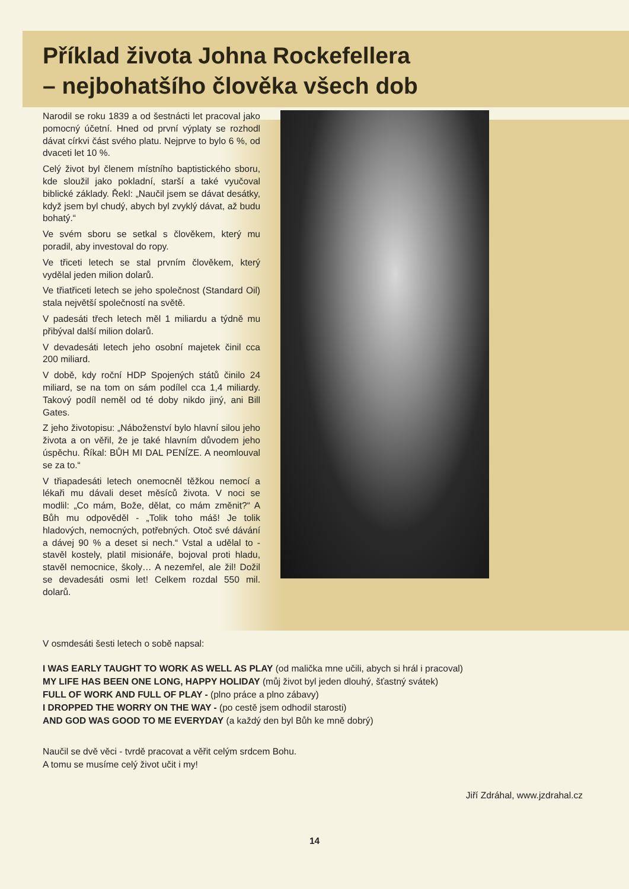Příklad života Johna Rockefellera
– nejbohatšího člověka všech dob
Narodil se roku 1839 a od šestnácti let pracoval jako pomocný účetní. Hned od první výplaty se rozhodl dávat církvi část svého platu. Nejprve to bylo 6 %, od dvaceti let 10 %.
Celý život byl členem místního baptistického sboru, kde sloužil jako pokladní, starší a také vyučoval biblické základy. Řekl: „Naučil jsem se dávat desátky, když jsem byl chudý, abych byl zvyklý dávat, až budu bohatý.“
Ve svém sboru se setkal s člověkem, který mu poradil, aby investoval do ropy.
Ve třiceti letech se stal prvním člověkem, který vydělal jeden milion dolarů.
Ve třiatřiceti letech se jeho společnost (Standard Oil) stala největší společností na světě.
V padesáti třech letech měl 1 miliardu a týdně mu přibýval další milion dolarů.
V devadesáti letech jeho osobní majetek činil cca 200 miliard.
V době, kdy roční HDP Spojených států činilo 24 miliard, se na tom on sám podílel cca 1,4 miliardy. Takový podíl neměl od té doby nikdo jiný, ani Bill Gates.
Z jeho životopisu: „Náboženství bylo hlavní silou jeho života a on věřil, že je také hlavním důvodem jeho úspěchu. Říkal: BŮH MI DAL PENÍZE. A neomlouval se za to.“
V třiapadesáti letech onemocněl těžkou nemocí a lékaři mu dávali deset měsíců života. V noci se modlil: „Co mám, Bože, dělat, co mám změnit?“ A Bůh mu odpověděl - „Tolik toho máš! Je tolik hladových, nemocných, potřebných. Otoč své dávání a dávej 90 % a deset si nech.“ Vstal a udělal to - stavěl kostely, platil misionáře, bojoval proti hladu, stavěl nemocnice, školy… A nezemřel, ale žil! Dožil se devadesáti osmi let! Celkem rozdal 550 mil. dolarů.
V osmdesáti šesti letech o sobě napsal:
I WAS EARLY TAUGHT TO WORK AS WELL AS PLAY (od malička mne učili, abych si hrál i pracoval)
MY LIFE HAS BEEN ONE LONG, HAPPY HOLIDAY (můj život byl jeden dlouhý, šťastný svátek)
FULL OF WORK AND FULL OF PLAY - (plno práce a plno zábavy)
I DROPPED THE WORRY ON THE WAY - (po cestě jsem odhodil starosti)
AND GOD WAS GOOD TO ME EVERYDAY (a každý den byl Bůh ke mně dobrý)
Naučil se dvě věci - tvrdě pracovat a věřit celým srdcem Bohu.
A tomu se musíme celý život učit i my!
Jiří Zdráhal, www.jzdrahal.cz
14